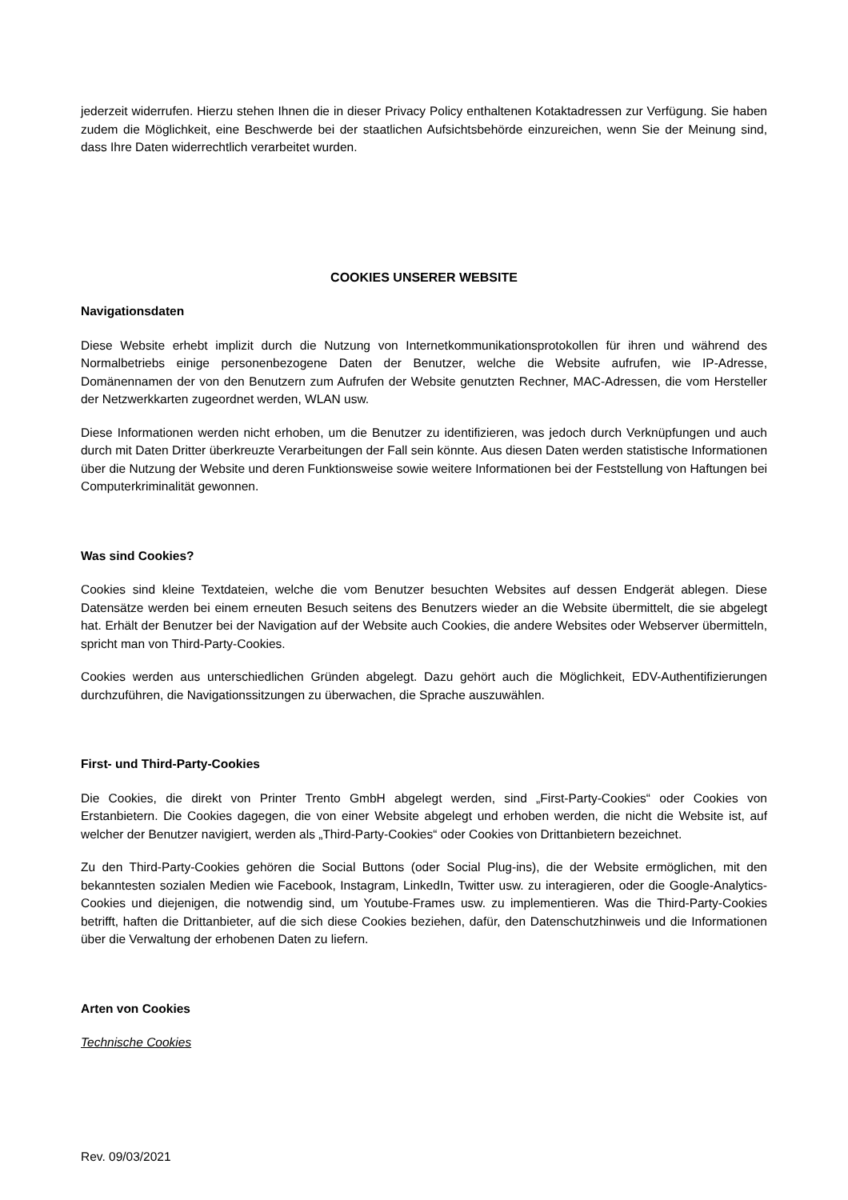jederzeit widerrufen. Hierzu stehen Ihnen die in dieser Privacy Policy enthaltenen Kotaktadressen zur Verfügung. Sie haben zudem die Möglichkeit, eine Beschwerde bei der staatlichen Aufsichtsbehörde einzureichen, wenn Sie der Meinung sind, dass Ihre Daten widerrechtlich verarbeitet wurden.
COOKIES UNSERER WEBSITE
Navigationsdaten
Diese Website erhebt implizit durch die Nutzung von Internetkommunikationsprotokollen für ihren und während des Normalbetriebs einige personenbezogene Daten der Benutzer, welche die Website aufrufen, wie IP-Adresse, Domänennamen der von den Benutzern zum Aufrufen der Website genutzten Rechner, MAC-Adressen, die vom Hersteller der Netzwerkkarten zugeordnet werden, WLAN usw.
Diese Informationen werden nicht erhoben, um die Benutzer zu identifizieren, was jedoch durch Verknüpfungen und auch durch mit Daten Dritter überkreuzte Verarbeitungen der Fall sein könnte. Aus diesen Daten werden statistische Informationen über die Nutzung der Website und deren Funktionsweise sowie weitere Informationen bei der Feststellung von Haftungen bei Computerkriminalität gewonnen.
Was sind Cookies?
Cookies sind kleine Textdateien, welche die vom Benutzer besuchten Websites auf dessen Endgerät ablegen. Diese Datensätze werden bei einem erneuten Besuch seitens des Benutzers wieder an die Website übermittelt, die sie abgelegt hat. Erhält der Benutzer bei der Navigation auf der Website auch Cookies, die andere Websites oder Webserver übermitteln, spricht man von Third-Party-Cookies.
Cookies werden aus unterschiedlichen Gründen abgelegt. Dazu gehört auch die Möglichkeit, EDV-Authentifizierungen durchzuführen, die Navigationssitzungen zu überwachen, die Sprache auszuwählen.
First- und Third-Party-Cookies
Die Cookies, die direkt von Printer Trento GmbH abgelegt werden, sind „First-Party-Cookies“ oder Cookies von Erstanbietern. Die Cookies dagegen, die von einer Website abgelegt und erhoben werden, die nicht die Website ist, auf welcher der Benutzer navigiert, werden als „Third-Party-Cookies“ oder Cookies von Drittanbietern bezeichnet.
Zu den Third-Party-Cookies gehören die Social Buttons (oder Social Plug-ins), die der Website ermöglichen, mit den bekanntesten sozialen Medien wie Facebook, Instagram, LinkedIn, Twitter usw. zu interagieren, oder die Google-Analytics-Cookies und diejenigen, die notwendig sind, um Youtube-Frames usw. zu implementieren. Was die Third-Party-Cookies betrifft, haften die Drittanbieter, auf die sich diese Cookies beziehen, dafür, den Datenschutzhinweis und die Informationen über die Verwaltung der erhobenen Daten zu liefern.
Arten von Cookies
Technische Cookies
Rev. 09/03/2021